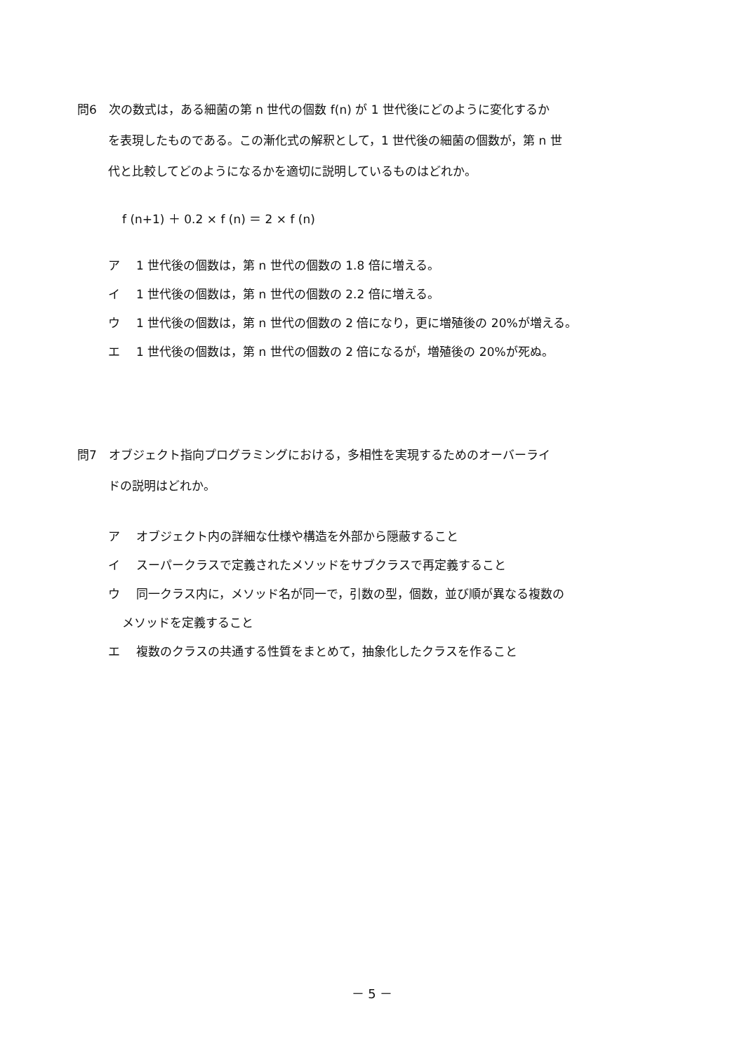問6　次の数式は，ある細菌の第 n 世代の個数 f(n) が 1 世代後にどのように変化するか
を表現したものである。この漸化式の解釈として，1 世代後の細菌の個数が，第 n 世
代と比較してどのようになるかを適切に説明しているものはどれか。
f (n+1) ＋ 0.2 × f (n) ＝ 2 × f (n)
ア 1 世代後の個数は，第 n 世代の個数の 1.8 倍に増える。
イ 1 世代後の個数は，第 n 世代の個数の 2.2 倍に増える。
ウ 1 世代後の個数は，第 n 世代の個数の 2 倍になり，更に増殖後の 20%が増える。
エ 1 世代後の個数は，第 n 世代の個数の 2 倍になるが，増殖後の 20%が死ぬ。
問7　オブジェクト指向プログラミングにおける，多相性を実現するためのオーバーライ
ドの説明はどれか。
ア オブジェクト内の詳細な仕様や構造を外部から隠蔽すること
イ スーパークラスで定義されたメソッドをサブクラスで再定義すること
ウ 同一クラス内に，メソッド名が同一で，引数の型，個数，並び順が異なる複数の
メソッドを定義すること
エ 複数のクラスの共通する性質をまとめて，抽象化したクラスを作ること
－ 5 －